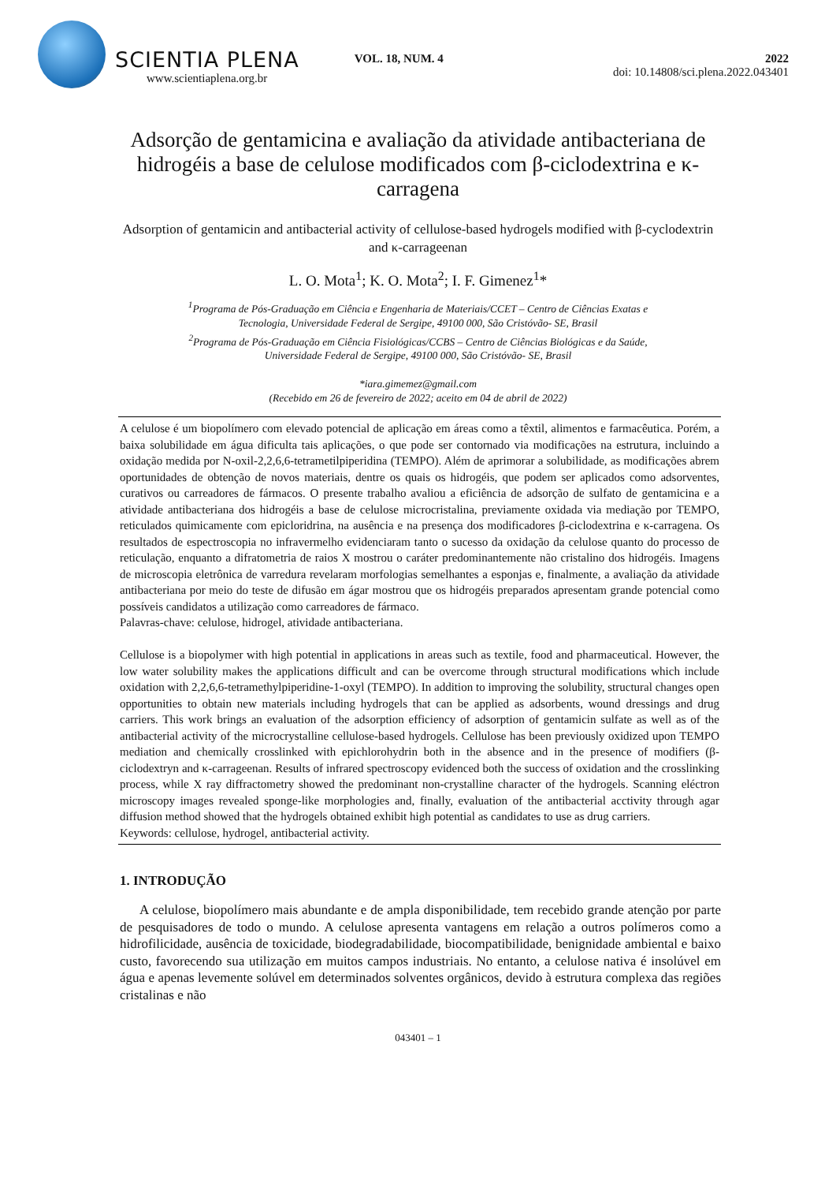SCIENTIA PLENA
www.scientiaplena.org.br
VOL. 18, NUM. 4 2022
doi: 10.14808/sci.plena.2022.043401
Adsorção de gentamicina e avaliação da atividade antibacteriana de hidrogéis a base de celulose modificados com β-ciclodextrina e κ-carragena
Adsorption of gentamicin and antibacterial activity of cellulose-based hydrogels modified with β-cyclodextrin and κ-carrageenan
L. O. Mota<sup>1</sup>; K. O. Mota<sup>2</sup>; I. F. Gimenez<sup>1</sup>*
<sup>1</sup> Programa de Pós-Graduação em Ciência e Engenharia de Materiais/CCET – Centro de Ciências Exatas e
Tecnologia, Universidade Federal de Sergipe, 49100 000, São Cristóvão- SE, Brasil
<sup>2</sup> Programa de Pós-Graduação em Ciência Fisiológicas/CCBS – Centro de Ciências Biológicas e da Saúde,
Universidade Federal de Sergipe, 49100 000, São Cristóvão- SE, Brasil
*iara.gimemez@gmail.com
(Recebido em 26 de fevereiro de 2022; aceito em 04 de abril de 2022)
A celulose é um biopolímero com elevado potencial de aplicação em áreas como a têxtil, alimentos e farmacêutica. Porém, a baixa solubilidade em água dificulta tais aplicações, o que pode ser contornado via modificações na estrutura, incluindo a oxidação medida por N-oxil-2,2,6,6-tetrametilpiperidina (TEMPO). Além de aprimorar a solubilidade, as modificações abrem oportunidades de obtenção de novos materiais, dentre os quais os hidrogéis, que podem ser aplicados como adsorventes, curativos ou carreadores de fármacos. O presente trabalho avaliou a eficiência de adsorção de sulfato de gentamicina e a atividade antibacteriana dos hidrogéis a base de celulose microcristalina, previamente oxidada via mediação por TEMPO, reticulados quimicamente com epicloridrina, na ausência e na presença dos modificadores β-ciclodextrina e κ-carragena. Os resultados de espectroscopia no infravermelho evidenciaram tanto o sucesso da oxidação da celulose quanto do processo de reticulação, enquanto a difratometria de raios X mostrou o caráter predominantemente não cristalino dos hidrogéis. Imagens de microscopia eletrônica de varredura revelaram morfologias semelhantes a esponjas e, finalmente, a avaliação da atividade antibacteriana por meio do teste de difusão em ágar mostrou que os hidrogéis preparados apresentam grande potencial como possíveis candidatos a utilização como carreadores de fármaco.
Palavras-chave: celulose, hidrogel, atividade antibacteriana.
Cellulose is a biopolymer with high potential in applications in areas such as textile, food and pharmaceutical. However, the low water solubility makes the applications difficult and can be overcome through structural modifications which include oxidation with 2,2,6,6-tetramethylpiperidine-1-oxyl (TEMPO). In addition to improving the solubility, structural changes open opportunities to obtain new materials including hydrogels that can be applied as adsorbents, wound dressings and drug carriers. This work brings an evaluation of the adsorption efficiency of adsorption of gentamicin sulfate as well as of the antibacterial activity of the microcrystalline cellulose-based hydrogels. Cellulose has been previously oxidized upon TEMPO mediation and chemically crosslinked with epichlorohydrin both in the absence and in the presence of modifiers (β-ciclodextryn and κ-carrageenan. Results of infrared spectroscopy evidenced both the success of oxidation and the crosslinking process, while X ray diffractometry showed the predominant non-crystalline character of the hydrogels. Scanning eléctron microscopy images revealed sponge-like morphologies and, finally, evaluation of the antibacterial acctivity through agar diffusion method showed that the hydrogels obtained exhibit high potential as candidates to use as drug carriers.
Keywords: cellulose, hydrogel, antibacterial activity.
1. INTRODUÇÃO
A celulose, biopolímero mais abundante e de ampla disponibilidade, tem recebido grande atenção por parte de pesquisadores de todo o mundo. A celulose apresenta vantagens em relação a outros polímeros como a hidrofilicidade, ausência de toxicidade, biodegradabilidade, biocompatibilidade, benignidade ambiental e baixo custo, favorecendo sua utilização em muitos campos industriais. No entanto, a celulose nativa é insolúvel em água e apenas levemente solúvel em determinados solventes orgânicos, devido à estrutura complexa das regiões cristalinas e não
043401 – 1